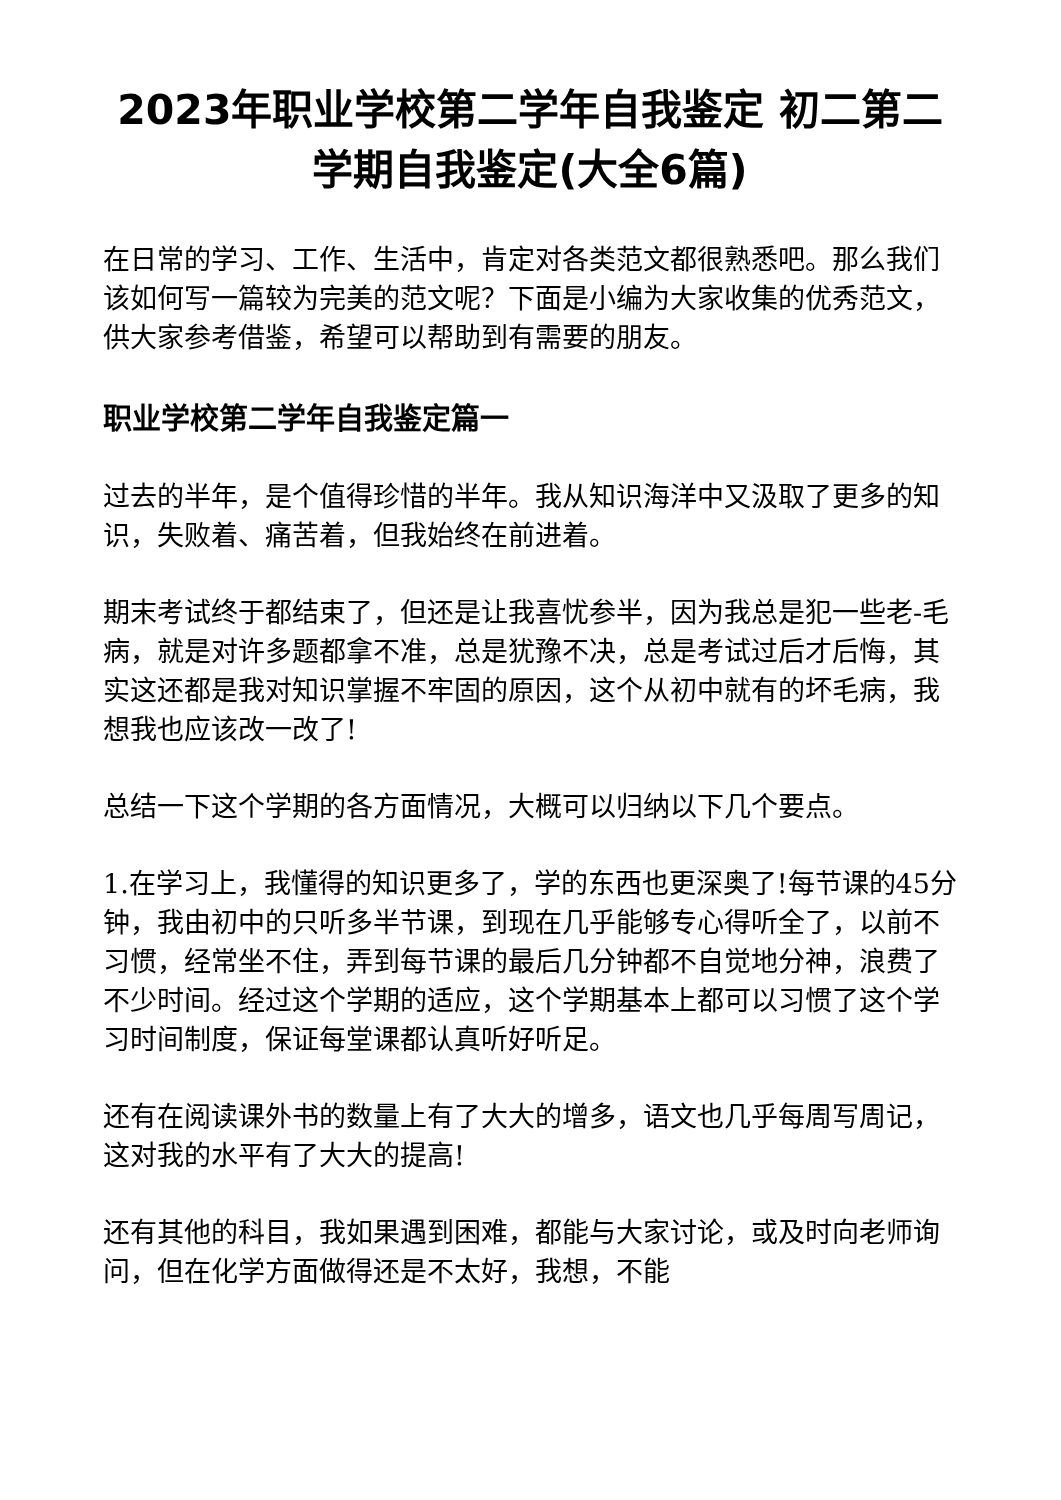2023年职业学校第二学年自我鉴定 初二第二学期自我鉴定(大全6篇)
在日常的学习、工作、生活中，肯定对各类范文都很熟悉吧。那么我们该如何写一篇较为完美的范文呢？下面是小编为大家收集的优秀范文，供大家参考借鉴，希望可以帮助到有需要的朋友。
职业学校第二学年自我鉴定篇一
过去的半年，是个值得珍惜的半年。我从知识海洋中又汲取了更多的知识，失败着、痛苦着，但我始终在前进着。
期末考试终于都结束了，但还是让我喜忧参半，因为我总是犯一些老-毛病，就是对许多题都拿不准，总是犹豫不决，总是考试过后才后悔，其实这还都是我对知识掌握不牢固的原因，这个从初中就有的坏毛病，我想我也应该改一改了!
总结一下这个学期的各方面情况，大概可以归纳以下几个要点。
1.在学习上，我懂得的知识更多了，学的东西也更深奥了!每节课的45分钟，我由初中的只听多半节课，到现在几乎能够专心得听全了，以前不习惯，经常坐不住，弄到每节课的最后几分钟都不自觉地分神，浪费了不少时间。经过这个学期的适应，这个学期基本上都可以习惯了这个学习时间制度，保证每堂课都认真听好听足。
还有在阅读课外书的数量上有了大大的增多，语文也几乎每周写周记，这对我的水平有了大大的提高!
还有其他的科目，我如果遇到困难，都能与大家讨论，或及时向老师询问，但在化学方面做得还是不太好，我想，不能